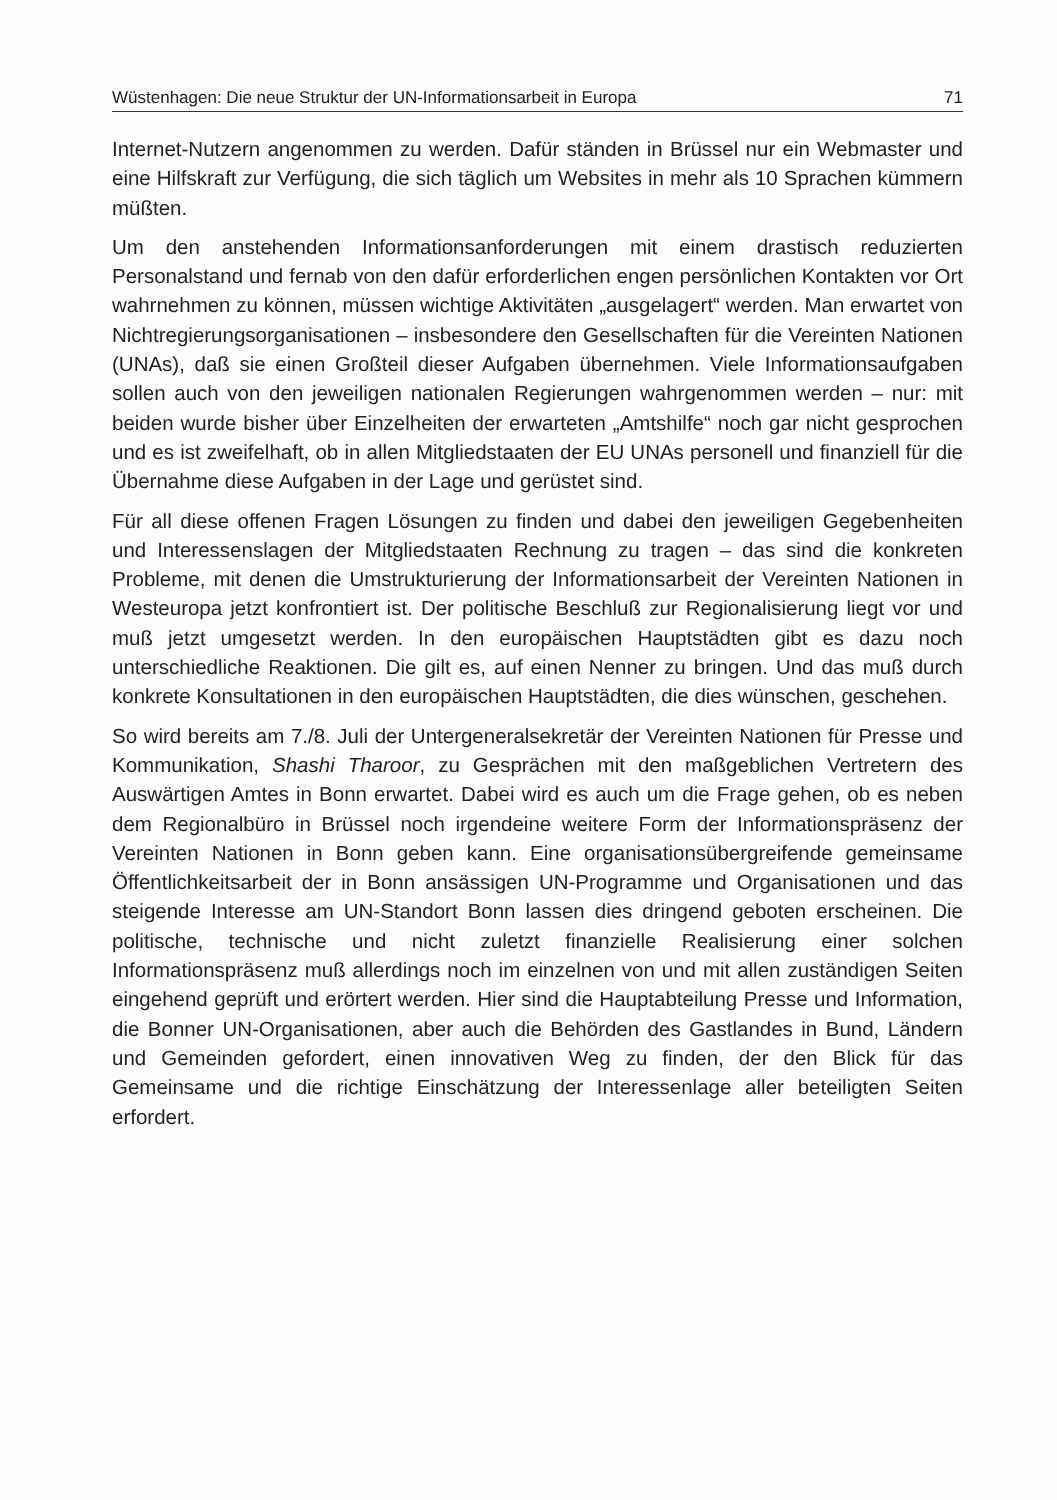Wüstenhagen: Die neue Struktur der UN-Informationsarbeit in Europa 71
Internet-Nutzern angenommen zu werden. Dafür ständen in Brüssel nur ein Webmaster und eine Hilfskraft zur Verfügung, die sich täglich um Websites in mehr als 10 Sprachen kümmern müßten.
Um den anstehenden Informationsanforderungen mit einem drastisch reduzierten Personalstand und fernab von den dafür erforderlichen engen persönlichen Kontakten vor Ort wahrnehmen zu können, müssen wichtige Aktivitäten „ausgelagert“ werden. Man erwartet von Nichtregierungsorganisationen – insbesondere den Gesellschaften für die Vereinten Nationen (UNAs), daß sie einen Großteil dieser Aufgaben übernehmen. Viele Informationsaufgaben sollen auch von den jeweiligen nationalen Regierungen wahrgenommen werden – nur: mit beiden wurde bisher über Einzelheiten der erwarteten „Amtshilfe“ noch gar nicht gesprochen und es ist zweifelhaft, ob in allen Mitgliedstaaten der EU UNAs personell und finanziell für die Übernahme diese Aufgaben in der Lage und gerüstet sind.
Für all diese offenen Fragen Lösungen zu finden und dabei den jeweiligen Gegebenheiten und Interessenslagen der Mitgliedstaaten Rechnung zu tragen – das sind die konkreten Probleme, mit denen die Umstrukturierung der Informationsarbeit der Vereinten Nationen in Westeuropa jetzt konfrontiert ist. Der politische Beschluß zur Regionalisierung liegt vor und muß jetzt umgesetzt werden. In den europäischen Hauptstädten gibt es dazu noch unterschiedliche Reaktionen. Die gilt es, auf einen Nenner zu bringen. Und das muß durch konkrete Konsultationen in den europäischen Hauptstädten, die dies wünschen, geschehen.
So wird bereits am 7./8. Juli der Untergeneralsekretär der Vereinten Nationen für Presse und Kommunikation, Shashi Tharoor, zu Gesprächen mit den maßgeblichen Vertretern des Auswärtigen Amtes in Bonn erwartet. Dabei wird es auch um die Frage gehen, ob es neben dem Regionalbüro in Brüssel noch irgendeine weitere Form der Informationspräsenz der Vereinten Nationen in Bonn geben kann. Eine organisationsübergreifende gemeinsame Öffentlichkeitsarbeit der in Bonn ansässigen UN-Programme und Organisationen und das steigende Interesse am UN-Standort Bonn lassen dies dringend geboten erscheinen. Die politische, technische und nicht zuletzt finanzielle Realisierung einer solchen Informationspräsenz muß allerdings noch im einzelnen von und mit allen zuständigen Seiten eingehend geprüft und erörtert werden. Hier sind die Hauptabteilung Presse und Information, die Bonner UN-Organisationen, aber auch die Behörden des Gastlandes in Bund, Ländern und Gemeinden gefordert, einen innovativen Weg zu finden, der den Blick für das Gemeinsame und die richtige Einschätzung der Interessenlage aller beteiligten Seiten erfordert.